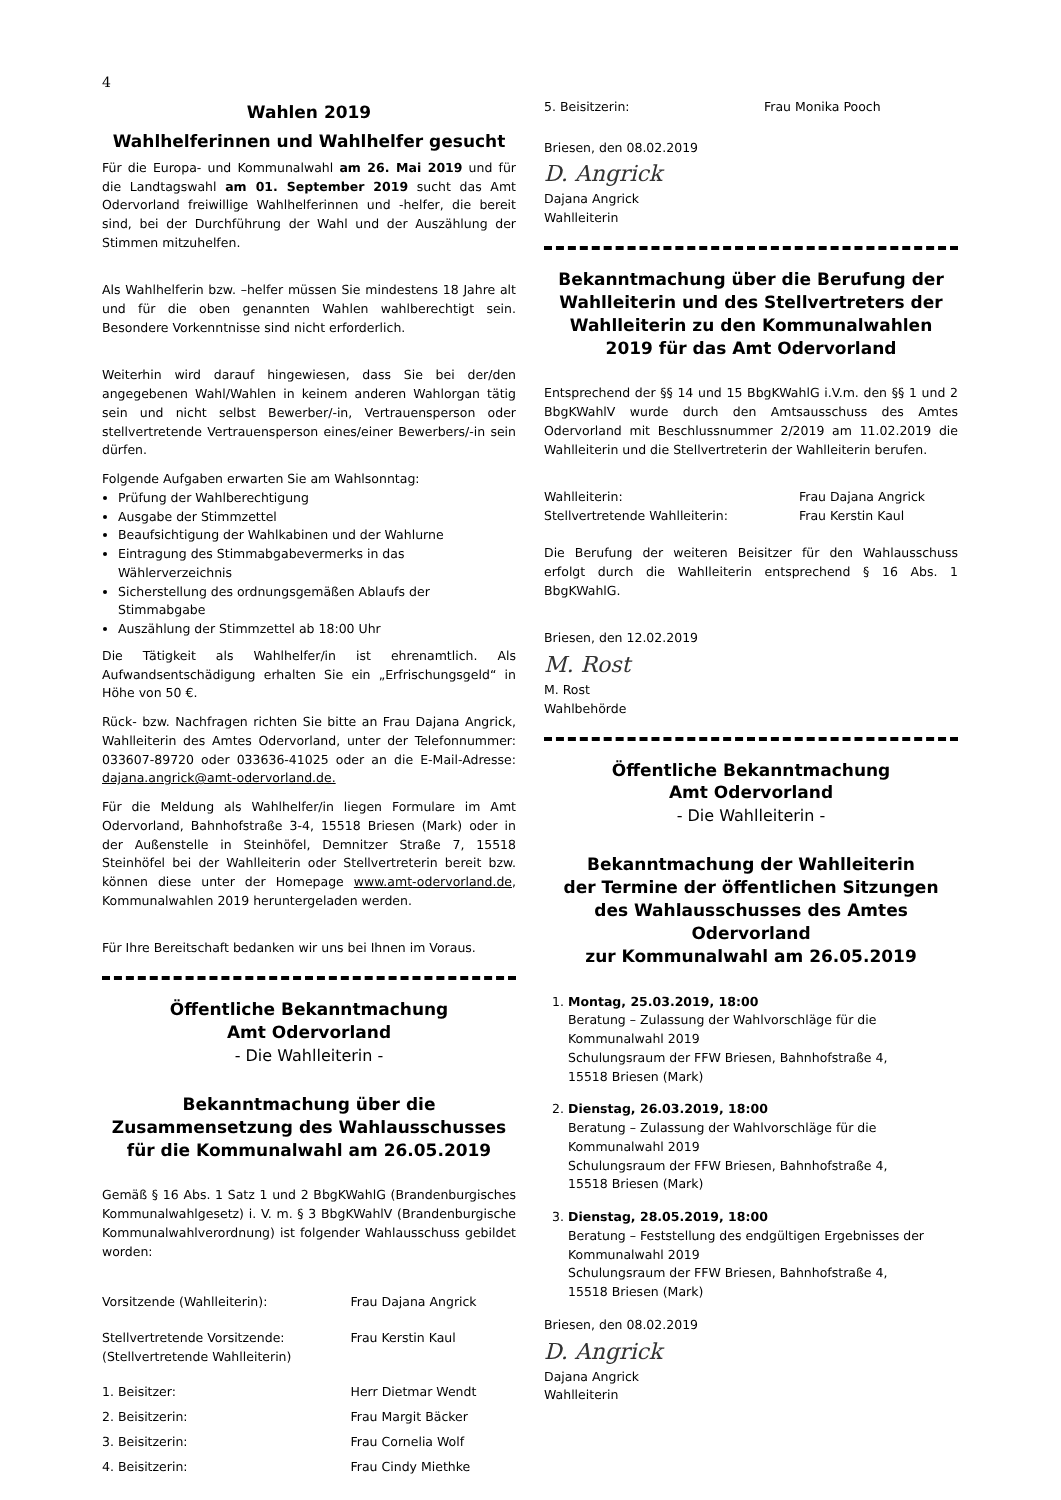4
Wahlen 2019
Wahlhelferinnen und Wahlhelfer gesucht
Für die Europa- und Kommunalwahl am 26. Mai 2019 und für die Landtagswahl am 01. September 2019 sucht das Amt Odervorland freiwillige Wahlhelferinnen und -helfer, die bereit sind, bei der Durchführung der Wahl und der Auszählung der Stimmen mitzuhelfen.
Als Wahlhelferin bzw. –helfer müssen Sie mindestens 18 Jahre alt und für die oben genannten Wahlen wahlberechtigt sein. Besondere Vorkenntnisse sind nicht erforderlich.
Weiterhin wird darauf hingewiesen, dass Sie bei der/den angegebenen Wahl/Wahlen in keinem anderen Wahlorgan tätig sein und nicht selbst Bewerber/-in, Vertrauensperson oder stellvertretende Vertrauensperson eines/einer Bewerbers/-in sein dürfen.
Folgende Aufgaben erwarten Sie am Wahlsonntag:
Prüfung der Wahlberechtigung
Ausgabe der Stimmzettel
Beaufsichtigung der Wahlkabinen und der Wahlurne
Eintragung des Stimmabgabevermerks in das Wählerverzeichnis
Sicherstellung des ordnungsgemäßen Ablaufs der Stimmabgabe
Auszählung der Stimmzettel ab 18:00 Uhr
Die Tätigkeit als Wahlhelfer/in ist ehrenamtlich. Als Aufwandsentschädigung erhalten Sie ein „Erfrischungsgeld“ in Höhe von 50 €.
Rück- bzw. Nachfragen richten Sie bitte an Frau Dajana Angrick, Wahlleiterin des Amtes Odervorland, unter der Telefonnummer: 033607-89720 oder 033636-41025 oder an die E-Mail-Adresse: dajana.angrick@amt-odervorland.de.
Für die Meldung als Wahlhelfer/in liegen Formulare im Amt Odervorland, Bahnhofstraße 3-4, 15518 Briesen (Mark) oder in der Außenstelle in Steinhöfel, Demnitzer Straße 7, 15518 Steinhöfel bei der Wahlleiterin oder Stellvertreterin bereit bzw. können diese unter der Homepage www.amt-odervorland.de, Kommunalwahlen 2019 heruntergeladen werden.
Für Ihre Bereitschaft bedanken wir uns bei Ihnen im Voraus.
Öffentliche Bekanntmachung
Amt Odervorland
- Die Wahlleiterin -
Bekanntmachung über die
Zusammensetzung des Wahlausschusses
für die Kommunalwahl am 26.05.2019
Gemäß § 16 Abs. 1 Satz 1 und 2 BbgKWahlG (Brandenburgisches Kommunalwahlgesetz) i. V. m. § 3 BbgKWahlV (Brandenburgische Kommunalwahlverordnung) ist folgender Wahlausschuss gebildet worden:
| Vorsitzende (Wahlleiterin): | Frau Dajana Angrick |
| Stellvertretende Vorsitzende: (Stellvertretende Wahlleiterin) | Frau Kerstin Kaul |
| 1. Beisitzer: | Herr Dietmar Wendt |
| 2. Beisitzerin: | Frau Margit Bäcker |
| 3. Beisitzerin: | Frau Cornelia Wolf |
| 4. Beisitzerin: | Frau Cindy Miethke |
| 5. Beisitzerin: | Frau Monika Pooch |
Briesen, den 08.02.2019
D. Angrick
Dajana Angrick
Wahlleiterin
Bekanntmachung über die Berufung der Wahlleiterin und des Stellvertreters der Wahlleiterin zu den Kommunalwahlen 2019 für das Amt Odervorland
Entsprechend der §§ 14 und 15 BbgKWahlG i.V.m. den §§ 1 und 2 BbgKWahlV wurde durch den Amtsausschuss des Amtes Odervorland mit Beschlussnummer 2/2019 am 11.02.2019 die Wahlleiterin und die Stellvertreterin der Wahlleiterin berufen.
| Wahlleiterin: | Frau Dajana Angrick |
| Stellvertretende Wahlleiterin: | Frau Kerstin Kaul |
Die Berufung der weiteren Beisitzer für den Wahlausschuss erfolgt durch die Wahlleiterin entsprechend § 16 Abs. 1 BbgKWahlG.
Briesen, den 12.02.2019
M. Rost
M. Rost
Wahlbehörde
Öffentliche Bekanntmachung
Amt Odervorland
- Die Wahlleiterin -
Bekanntmachung der Wahlleiterin
der Termine der öffentlichen Sitzungen
des Wahlausschusses des Amtes Odervorland
zur Kommunalwahl am 26.05.2019
1. Montag, 25.03.2019, 18:00
Beratung – Zulassung der Wahlvorschläge für die Kommunalwahl 2019
Schulungsraum der FFW Briesen, Bahnhofstraße 4,
15518 Briesen (Mark)
2. Dienstag, 26.03.2019, 18:00
Beratung – Zulassung der Wahlvorschläge für die Kommunalwahl 2019
Schulungsraum der FFW Briesen, Bahnhofstraße 4,
15518 Briesen (Mark)
3. Dienstag, 28.05.2019, 18:00
Beratung – Feststellung des endgültigen Ergebnisses der Kommunalwahl 2019
Schulungsraum der FFW Briesen, Bahnhofstraße 4,
15518 Briesen (Mark)
Briesen, den 08.02.2019
D. Angrick
Dajana Angrick
Wahlleiterin